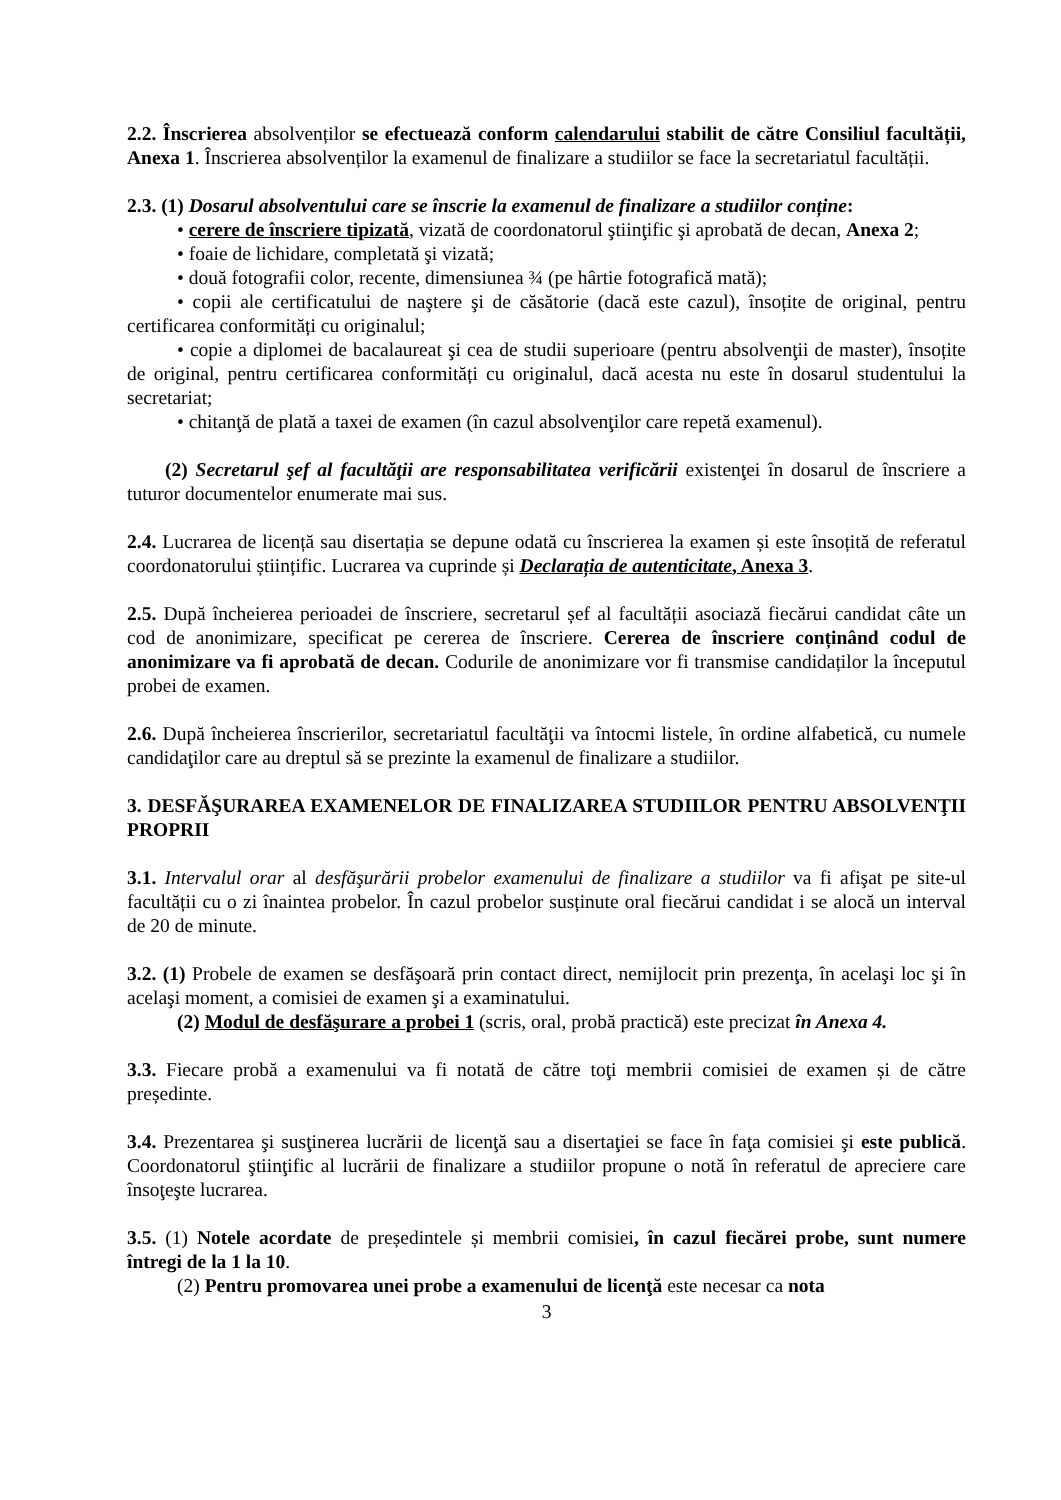2.2. Înscrierea absolvenților se efectuează conform calendarului stabilit de către Consiliul facultății, Anexa 1. Înscrierea absolvenților la examenul de finalizare a studiilor se face la secretariatul facultății.
2.3. (1) Dosarul absolventului care se înscrie la examenul de finalizare a studiilor conține:
• cerere de înscriere tipizată, vizată de coordonatorul ştiinţific şi aprobată de decan, Anexa 2;
• foaie de lichidare, completată şi vizată;
• două fotografii color, recente, dimensiunea ¾ (pe hârtie fotografică mată);
• copii ale certificatului de naştere şi de căsătorie (dacă este cazul), însoțite de original, pentru certificarea conformități cu originalul;
• copie a diplomei de bacalaureat şi cea de studii superioare (pentru absolvenţii de master), însoțite de original, pentru certificarea conformități cu originalul, dacă acesta nu este în dosarul studentului la secretariat;
• chitanţă de plată a taxei de examen (în cazul absolvenţilor care repetă examenul).
(2) Secretarul şef al facultăţii are responsabilitatea verificării existenţei în dosarul de înscriere a tuturor documentelor enumerate mai sus.
2.4. Lucrarea de licență sau disertația se depune odată cu înscrierea la examen și este însoțită de referatul coordonatorului științific. Lucrarea va cuprinde și Declarația de autenticitate, Anexa 3.
2.5. După încheierea perioadei de înscriere, secretarul șef al facultății asociază fiecărui candidat câte un cod de anonimizare, specificat pe cererea de înscriere. Cererea de înscriere conținând codul de anonimizare va fi aprobată de decan. Codurile de anonimizare vor fi transmise candidaților la începutul probei de examen.
2.6. După încheierea înscrierilor, secretariatul facultăţii va întocmi listele, în ordine alfabetică, cu numele candidaţilor care au dreptul să se prezinte la examenul de finalizare a studiilor.
3. DESFĂŞURAREA EXAMENELOR DE FINALIZAREA STUDIILOR PENTRU ABSOLVENŢII PROPRII
3.1. Intervalul orar al desfăşurării probelor examenului de finalizare a studiilor va fi afişat pe site-ul facultății cu o zi înaintea probelor. În cazul probelor susținute oral fiecărui candidat i se alocă un interval de 20 de minute.
3.2. (1) Probele de examen se desfăşoară prin contact direct, nemijlocit prin prezenţa, în acelaşi loc şi în acelaşi moment, a comisiei de examen şi a examinatului.
(2) Modul de desfăşurare a probei 1 (scris, oral, probă practică) este precizat în Anexa 4.
3.3. Fiecare probă a examenului va fi notată de către toţi membrii comisiei de examen și de către președinte.
3.4. Prezentarea şi susţinerea lucrării de licenţă sau a disertaţiei se face în faţa comisiei şi este publică. Coordonatorul ştiinţific al lucrării de finalizare a studiilor propune o notă în referatul de apreciere care însoţeşte lucrarea.
3.5. (1) Notele acordate de președintele și membrii comisiei, în cazul fiecărei probe, sunt numere întregi de la 1 la 10.
(2) Pentru promovarea unei probe a examenului de licenţă este necesar ca nota
3